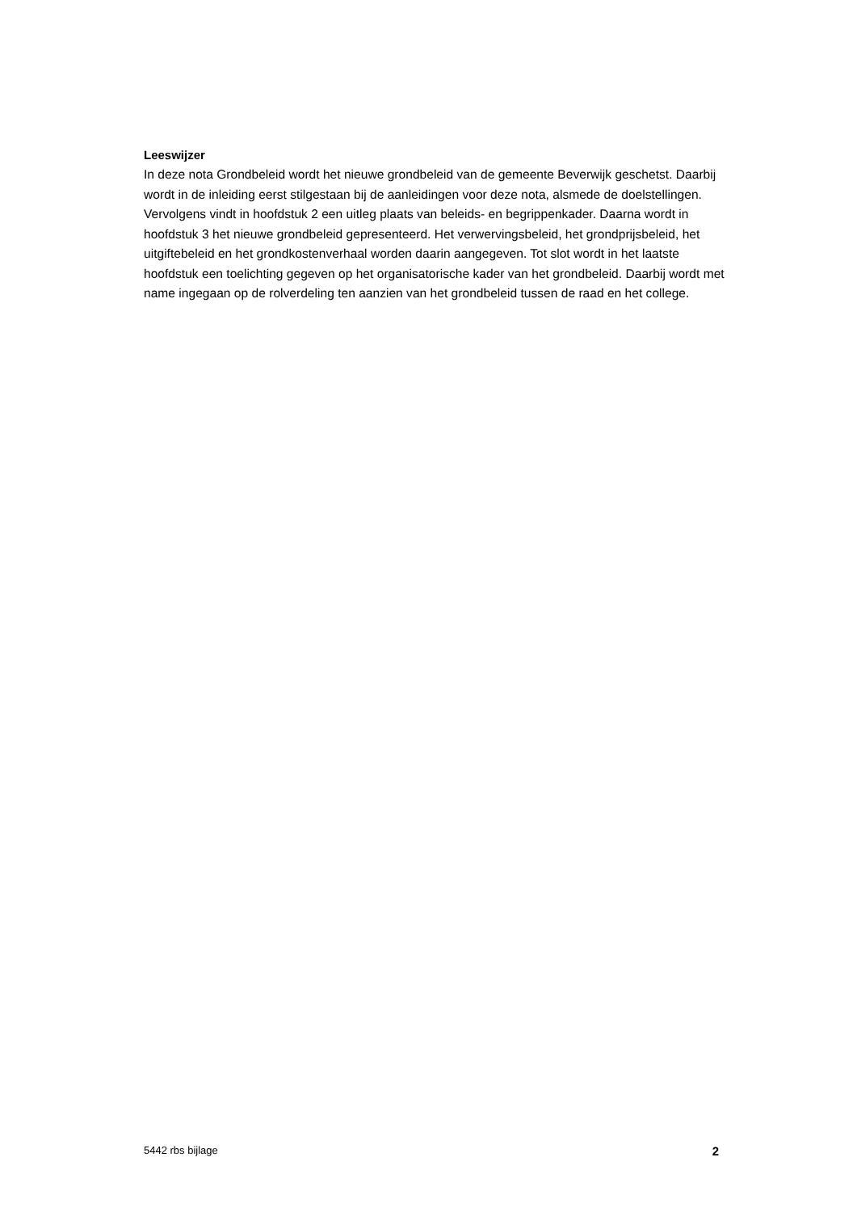Leeswijzer
In deze nota Grondbeleid wordt het nieuwe grondbeleid van de gemeente Beverwijk geschetst. Daarbij wordt in de inleiding eerst stilgestaan bij de aanleidingen voor deze nota, alsmede de doelstellingen. Vervolgens vindt in hoofdstuk 2 een uitleg plaats van beleids- en begrippenkader. Daarna wordt in hoofdstuk 3 het nieuwe grondbeleid gepresenteerd. Het verwervingsbeleid, het grondprijsbeleid, het uitgiftebeleid en het grondkostenverhaal worden daarin aangegeven. Tot slot wordt in het laatste hoofdstuk een toelichting gegeven op het organisatorische kader van het grondbeleid. Daarbij wordt met name ingegaan op de rolverdeling ten aanzien van het grondbeleid tussen de raad en het college.
5442 rbs bijlage 2